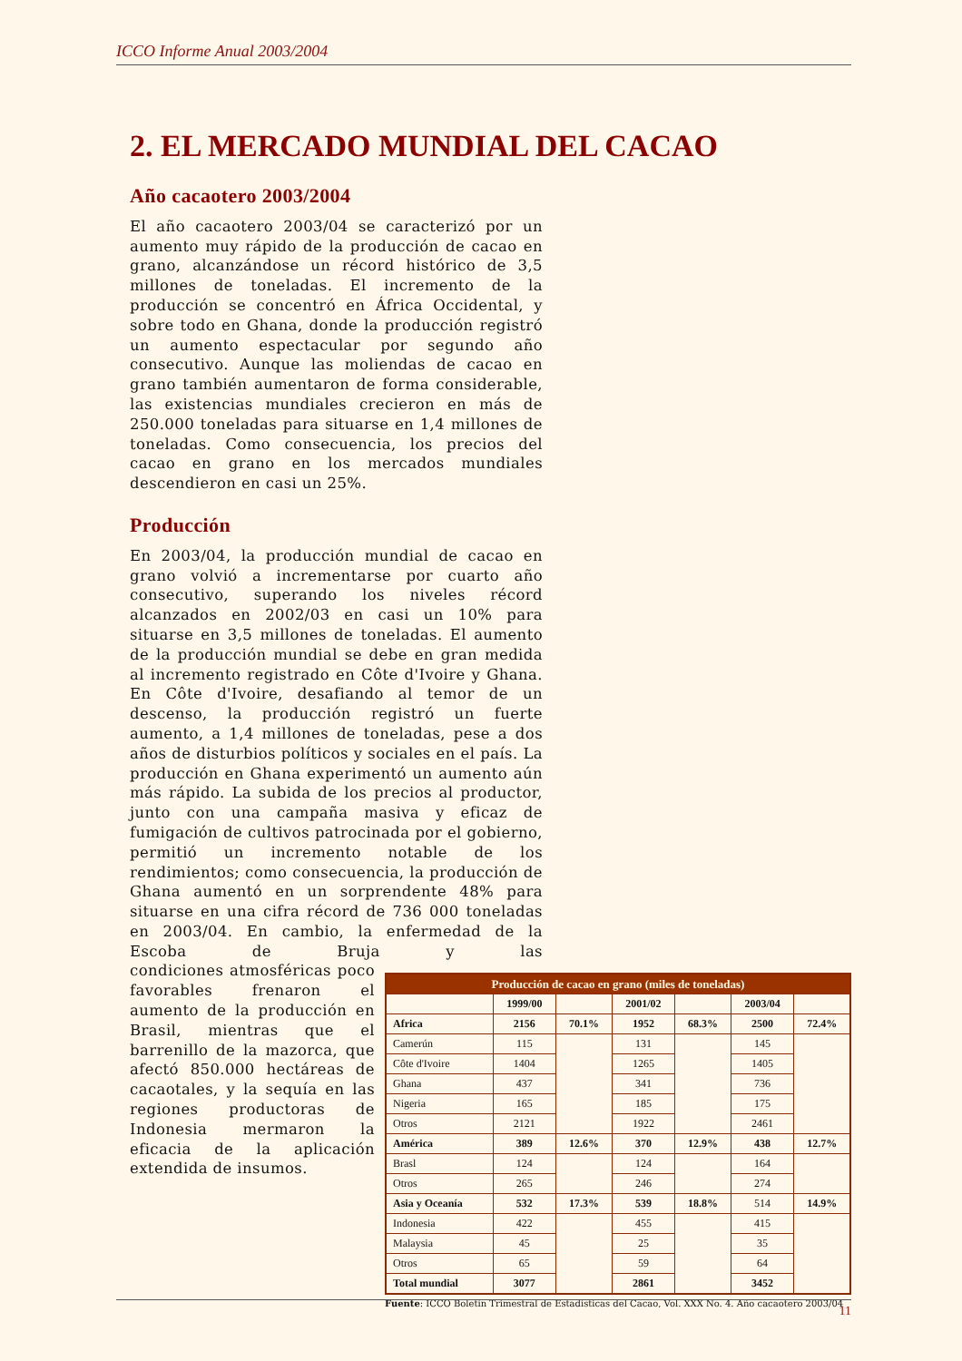ICCO Informe Anual 2003/2004
2. EL MERCADO MUNDIAL DEL CACAO
Año cacaotero 2003/2004
El año cacaotero 2003/04 se caracterizó por un aumento muy rápido de la producción de cacao en grano, alcanzándose un récord histórico de 3,5 millones de toneladas. El incremento de la producción se concentró en África Occidental, y sobre todo en Ghana, donde la producción registró un aumento espectacular por segundo año consecutivo. Aunque las moliendas de cacao en grano también aumentaron de forma considerable, las existencias mundiales crecieron en más de 250.000 toneladas para situarse en 1,4 millones de toneladas. Como consecuencia, los precios del cacao en grano en los mercados mundiales descendieron en casi un 25%.
Producción
En 2003/04, la producción mundial de cacao en grano volvió a incrementarse por cuarto año consecutivo, superando los niveles récord alcanzados en 2002/03 en casi un 10% para situarse en 3,5 millones de toneladas. El aumento de la producción mundial se debe en gran medida al incremento registrado en Côte d'Ivoire y Ghana. En Côte d'Ivoire, desafiando al temor de un descenso, la producción registró un fuerte aumento, a 1,4 millones de toneladas, pese a dos años de disturbios políticos y sociales en el país. La producción en Ghana experimentó un aumento aún más rápido. La subida de los precios al productor, junto con una campaña masiva y eficaz de fumigación de cultivos patrocinada por el gobierno, permitió un incremento notable de los rendimientos; como consecuencia, la producción de Ghana aumentó en un sorprendente 48% para situarse en una cifra récord de 736 000 toneladas en 2003/04. En cambio, la enfermedad de la Escoba de Bruja y las condiciones atmosféricas poco favorables frenaron el aumento de la producción en Brasil, mientras que el barrenillo de la mazorca, que afectó 850.000 hectáreas de cacaotales, y la sequía en las regiones productoras de Indonesia mermaron la eficacia de la aplicación extendida de insumos.
| Producción de cacao en grano (miles de toneladas) | | | | | | |
| --- | --- | --- | --- | --- | --- | --- |
| | 1999/00 | | 2001/02 | | 2003/04 | |
| Africa | 2156 | 70.1% | 1952 | 68.3% | 2500 | 72.4% |
| Camerún | 115 | | 131 | | 145 | |
| Côte d'Ivoire | 1404 | | 1265 | | 1405 | |
| Ghana | 437 | | 341 | | 736 | |
| Nigeria | 165 | | 185 | | 175 | |
| Otros | 2121 | | 1922 | | 2461 | |
| América | 389 | 12.6% | 370 | 12.9% | 438 | 12.7% |
| Brasl | 124 | | 124 | | 164 | |
| Otros | 265 | | 246 | | 274 | |
| Asia y Oceanía | 532 | 17.3% | 539 | 18.8% | 514 | 14.9% |
| Indonesia | 422 | | 455 | | 415 | |
| Malaysia | 45 | | 25 | | 35 | |
| Otros | 65 | | 59 | | 64 | |
| Total mundial | 3077 | | 2861 | | 3452 | |
Fuente: ICCO Boletín Trimestral de Estadísticas del Cacao, Vol. XXX No. 4. Año cacaotero 2003/04
11